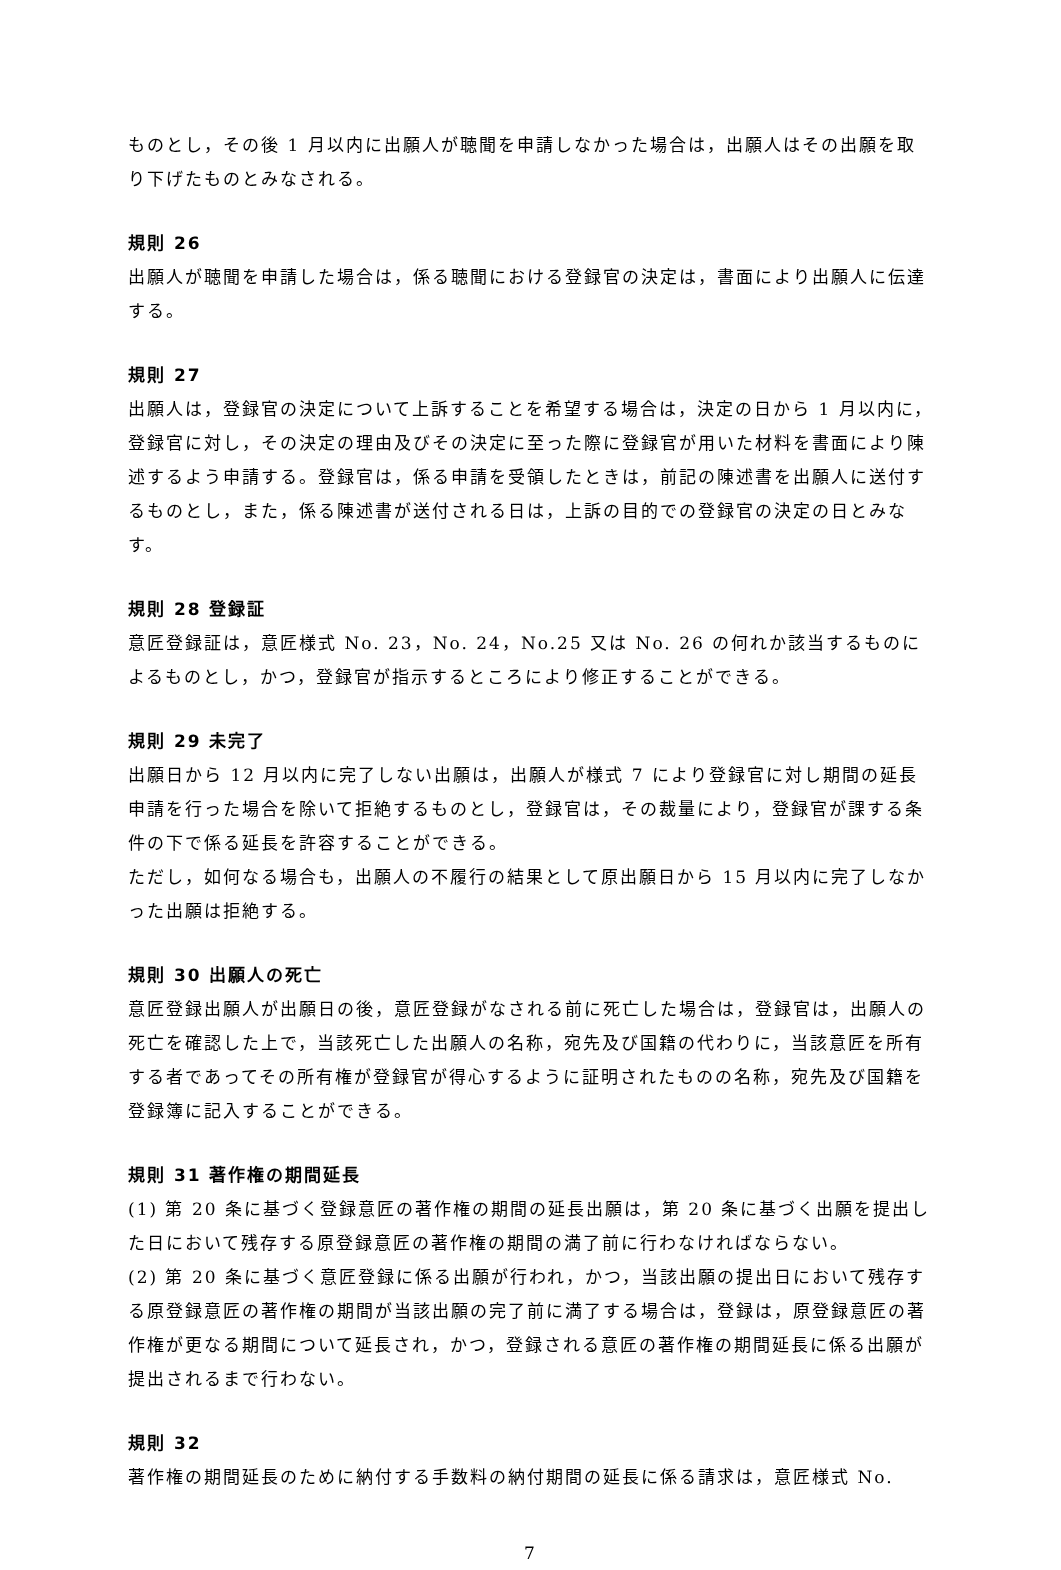ものとし，その後 1 月以内に出願人が聴聞を申請しなかった場合は，出願人はその出願を取り下げたものとみなされる。
規則 26
出願人が聴聞を申請した場合は，係る聴聞における登録官の決定は，書面により出願人に伝達する。
規則 27
出願人は，登録官の決定について上訴することを希望する場合は，決定の日から 1 月以内に，登録官に対し，その決定の理由及びその決定に至った際に登録官が用いた材料を書面により陳述するよう申請する。登録官は，係る申請を受領したときは，前記の陳述書を出願人に送付するものとし，また，係る陳述書が送付される日は，上訴の目的での登録官の決定の日とみなす。
規則 28 登録証
意匠登録証は，意匠様式 No. 23，No. 24，No.25 又は No. 26 の何れか該当するものによるものとし，かつ，登録官が指示するところにより修正することができる。
規則 29 未完了
出願日から 12 月以内に完了しない出願は，出願人が様式 7 により登録官に対し期間の延長申請を行った場合を除いて拒絶するものとし，登録官は，その裁量により，登録官が課する条件の下で係る延長を許容することができる。
ただし，如何なる場合も，出願人の不履行の結果として原出願日から 15 月以内に完了しなかった出願は拒絶する。
規則 30 出願人の死亡
意匠登録出願人が出願日の後，意匠登録がなされる前に死亡した場合は，登録官は，出願人の死亡を確認した上で，当該死亡した出願人の名称，宛先及び国籍の代わりに，当該意匠を所有する者であってその所有権が登録官が得心するように証明されたものの名称，宛先及び国籍を登録簿に記入することができる。
規則 31 著作権の期間延長
(1) 第 20 条に基づく登録意匠の著作権の期間の延長出願は，第 20 条に基づく出願を提出した日において残存する原登録意匠の著作権の期間の満了前に行わなければならない。
(2) 第 20 条に基づく意匠登録に係る出願が行われ，かつ，当該出願の提出日において残存する原登録意匠の著作権の期間が当該出願の完了前に満了する場合は，登録は，原登録意匠の著作権が更なる期間について延長され，かつ，登録される意匠の著作権の期間延長に係る出願が提出されるまで行わない。
規則 32
著作権の期間延長のために納付する手数料の納付期間の延長に係る請求は，意匠様式 No.
7